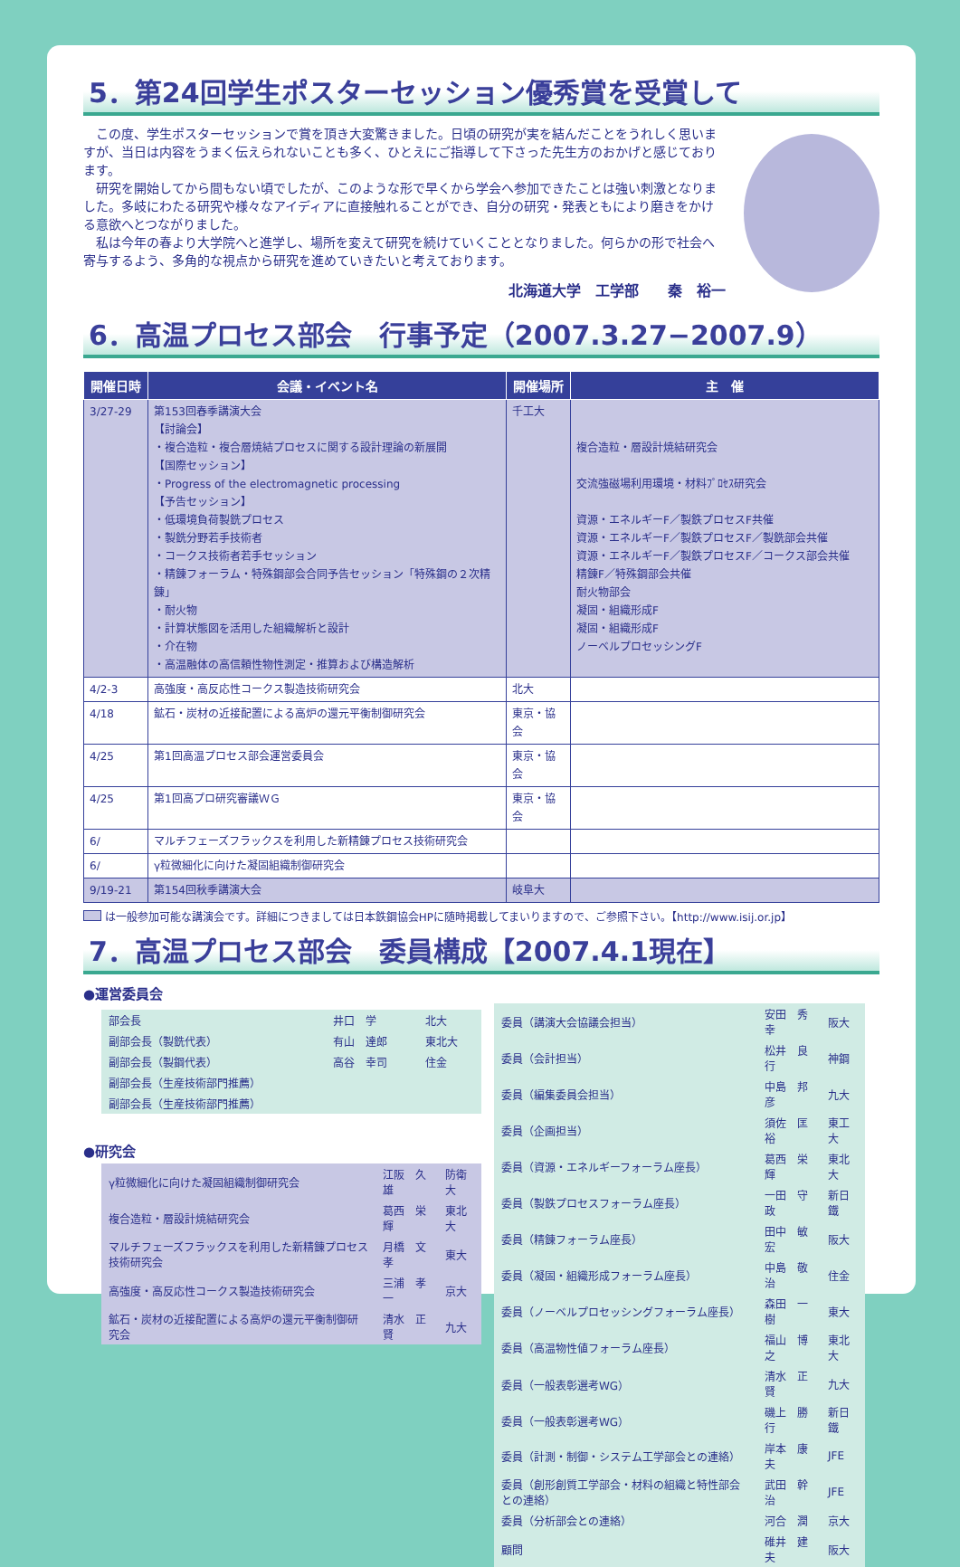5．第24回学生ポスターセッション優秀賞を受賞して
この度、学生ポスターセッションで賞を頂き大変驚きました。日頃の研究が実を結んだことをうれしく思いますが、当日は内容をうまく伝えられないことも多く、ひとえにご指導して下さった先生方のおかげと感じております。
研究を開始してから間もない頃でしたが、このような形で早くから学会へ参加できたことは強い刺激となりました。多岐にわたる研究や様々なアイディアに直接触れることができ、自分の研究・発表ともにより磨きをかける意欲へとつながりました。
私は今年の春より大学院へと進学し、場所を変えて研究を続けていくこととなりました。何らかの形で社会へ寄与するよう、多角的な視点から研究を進めていきたいと考えております。
北海道大学　工学部　　秦　裕一
6．高温プロセス部会　行事予定（2007.3.27−2007.9）
| 開催日時 | 会議・イベント名 | 開催場所 | 主 催 |
| --- | --- | --- | --- |
| 3/27-29 | 第153回春季講演大会 【討論会】 ・複合造粒・複合層焼結プロセスに関する設計理論の新展開 【国際セッション】 ・Progress of the electromagnetic processing 【予告セッション】 ・低環境負荷製銑プロセス ・製銑分野若手技術者 ・コークス技術者若手セッション ・精錬フォーラム・特殊鋼部会合同予告セッション「特殊鋼の２次精錬」 ・耐火物 ・計算状態図を活用した組織解析と設計 ・介在物 ・高温融体の高信頼性物性測定・推算および構造解析 | 千工大 | 複合造粒・層設計焼結研究会 交流強磁場利用環境・材料ﾌﾟﾛｾｽ研究会 資源・エネルギーF／製鉄プロセスF共催 資源・エネルギーF／製鉄プロセスF／製銑部会共催 資源・エネルギーF／製鉄プロセスF／コークス部会共催 精錬F／特殊鋼部会共催 耐火物部会 凝固・組織形成F 凝固・組織形成F ノーベルプロセッシングF |
| 4/2-3 | 高強度・高反応性コークス製造技術研究会 | 北大 | |
| 4/18 | 鉱石・炭材の近接配置による高炉の還元平衡制御研究会 | 東京・協会 | |
| 4/25 | 第1回高温プロセス部会運営委員会 | 東京・協会 | |
| 4/25 | 第1回高プロ研究審議ＷＧ | 東京・協会 | |
| 6/ | マルチフェーズフラックスを利用した新精錬プロセス技術研究会 | | |
| 6/ | γ粒微細化に向けた凝固組織制御研究会 | | |
| 9/19-21 | 第154回秋季講演大会 | 岐阜大 | |
は一般参加可能な講演会です。詳細につきましては日本鉄鋼協会HPに随時掲載してまいりますので、ご参照下さい。【http://www.isij.or.jp】
7．高温プロセス部会　委員構成【2007.4.1現在】
●運営委員会
| 部会長 | 井口 学 | 北大 |
| 副部会長（製銑代表） | 有山 達郎 | 東北大 |
| 副部会長（製鋼代表） | 高谷 幸司 | 住金 |
| 副部会長（生産技術部門推薦） | | |
| 副部会長（生産技術部門推薦） | | |
●研究会
| γ粒微細化に向けた凝固組織制御研究会 | 江阪 久雄 | 防衛大 |
| 複合造粒・層設計焼結研究会 | 葛西 栄輝 | 東北大 |
| マルチフェーズフラックスを利用した新精錬プロセス技術研究会 | 月橋 文孝 | 東大 |
| 高強度・高反応性コークス製造技術研究会 | 三浦 孝一 | 京大 |
| 鉱石・炭材の近接配置による高炉の還元平衡制御研究会 | 清水 正賢 | 九大 |
| 委員（講演大会協議会担当） | 安田 秀幸 | 阪大 |
| 委員（会計担当） | 松井 良行 | 神鋼 |
| 委員（編集委員会担当） | 中島 邦彦 | 九大 |
| 委員（企画担当） | 須佐 匡裕 | 東工大 |
| 委員（資源・エネルギーフォーラム座長） | 葛西 栄輝 | 東北大 |
| 委員（製鉄プロセスフォーラム座長） | 一田 守政 | 新日鐵 |
| 委員（精錬フォーラム座長） | 田中 敏宏 | 阪大 |
| 委員（凝固・組織形成フォーラム座長） | 中島 敬治 | 住金 |
| 委員（ノーベルプロセッシングフォーラム座長） | 森田 一樹 | 東大 |
| 委員（高温物性値フォーラム座長） | 福山 博之 | 東北大 |
| 委員（一般表彰選考WG） | 清水 正賢 | 九大 |
| 委員（一般表彰選考WG） | 磯上 勝行 | 新日鐵 |
| 委員（計測・制御・システム工学部会との連絡） | 岸本 康夫 | JFE |
| 委員（創形創質工学部会・材料の組織と特性部会との連絡） | 武田 幹治 | JFE |
| 委員（分析部会との連絡） | 河合 潤 | 京大 |
| 顧問 | 碓井 建夫 | 阪大 |